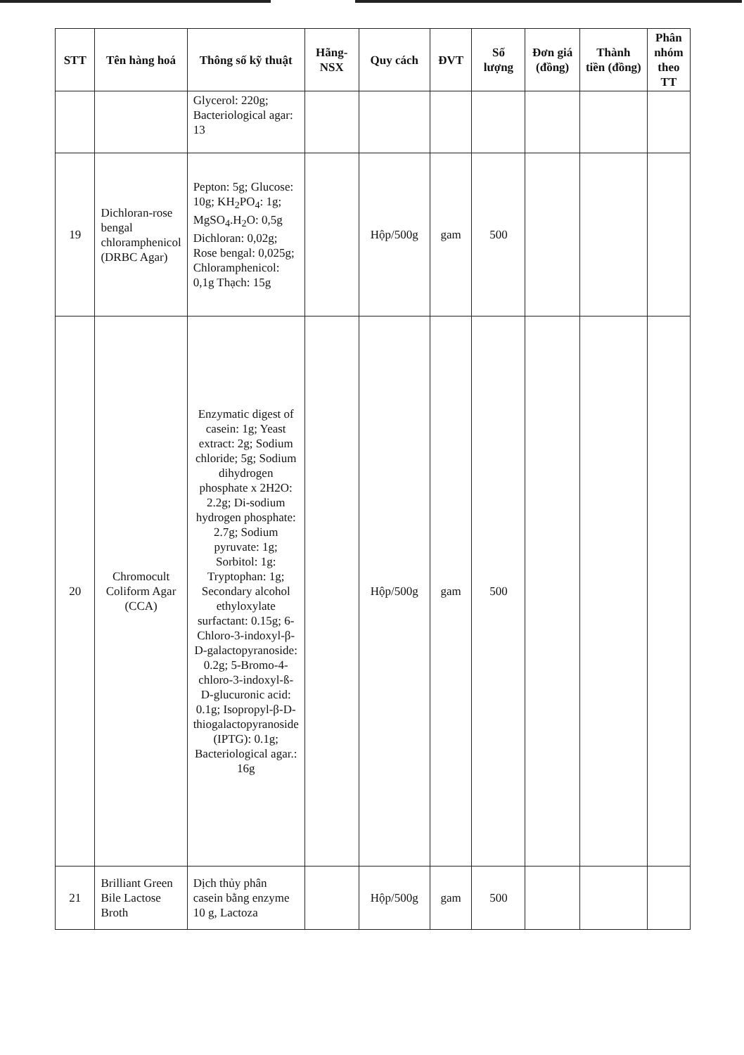| STT | Tên hàng hoá | Thông số kỹ thuật | Hãng-NSX | Quy cách | ĐVT | Số lượng | Đơn giá (đồng) | Thành tiền (đồng) | Phân nhóm theo TT |
| --- | --- | --- | --- | --- | --- | --- | --- | --- | --- |
| | | Glycerol: 220g; Bacteriological agar: 13 | | | | | | | |
| 19 | Dichloran-rose bengal chloramphenicol (DRBC Agar) | Pepton: 5g; Glucose: 10g; KH<sub>2</sub>PO<sub>4</sub>: 1g; MgSO<sub>4</sub>.H<sub>2</sub>O: 0,5g Dichloran: 0,02g; Rose bengal: 0,025g; Chloramphenicol: 0,1g Thạch: 15g | | Hộp/500g | gam | 500 | | | |
| 20 | Chromocult Coliform Agar (CCA) | Enzymatic digest of casein: 1g; Yeast extract: 2g; Sodium chloride; 5g; Sodium dihydrogen phosphate x 2H2O: 2.2g; Di-sodium hydrogen phosphate: 2.7g; Sodium pyruvate: 1g; Sorbitol: 1g: Tryptophan: 1g; Secondary alcohol ethyloxylate surfactant: 0.15g; 6-Chloro-3-indoxyl-β-D-galactopyranoside: 0.2g; 5-Bromo-4-chloro-3-indoxyl-ß-D-glucuronic acid: 0.1g; Isopropyl-β-D-thiogalactopyranoside (IPTG): 0.1g; Bacteriological agar.: 16g | | Hộp/500g | gam | 500 | | | |
| 21 | Brilliant Green Bile Lactose Broth | Dịch thủy phân casein bằng enzyme 10 g, Lactoza | | Hộp/500g | gam | 500 | | | |